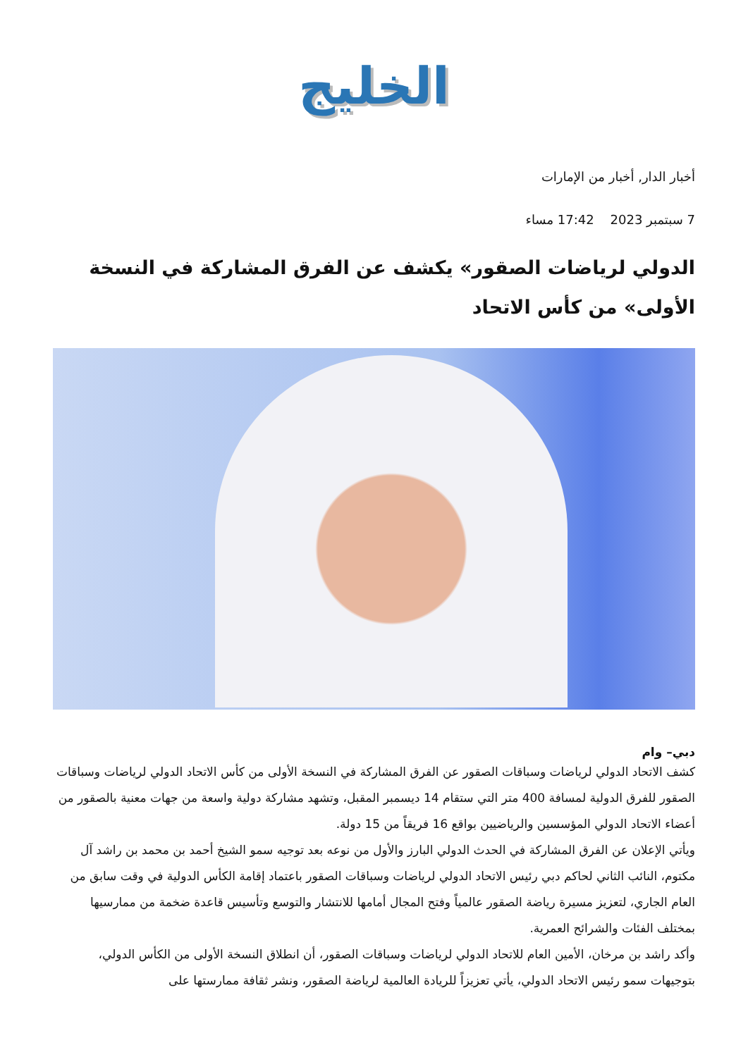الخليج
أخبار الدار, أخبار من الإمارات
7 سبتمبر 2023 17:42 مساء
الدولي لرياضات الصقور» يكشف عن الفرق المشاركة في النسخة الأولى» من كأس الاتحاد
دبي– وام
كشف الاتحاد الدولي لرياضات وسباقات الصقور عن الفرق المشاركة في النسخة الأولى من كأس الاتحاد الدولي لرياضات وسباقات الصقور للفرق الدولية لمسافة 400 متر التي ستقام 14 ديسمبر المقبل، وتشهد مشاركة دولية واسعة من جهات معنية بالصقور من أعضاء الاتحاد الدولي المؤسسين والرياضيين بواقع 16 فريقاً من 15 دولة.
ويأتي الإعلان عن الفرق المشاركة في الحدث الدولي البارز والأول من نوعه بعد توجيه سمو الشيخ أحمد بن محمد بن راشد آل مكتوم، النائب الثاني لحاكم دبي رئيس الاتحاد الدولي لرياضات وسباقات الصقور باعتماد إقامة الكأس الدولية في وقت سابق من العام الجاري، لتعزيز مسيرة رياضة الصقور عالمياً وفتح المجال أمامها للانتشار والتوسع وتأسيس قاعدة ضخمة من ممارسيها بمختلف الفئات والشرائح العمرية.
وأكد راشد بن مرخان، الأمين العام للاتحاد الدولي لرياضات وسباقات الصقور، أن انطلاق النسخة الأولى من الكأس الدولي، بتوجيهات سمو رئيس الاتحاد الدولي، يأتي تعزيزاً للريادة العالمية لرياضة الصقور، ونشر ثقافة ممارستها على